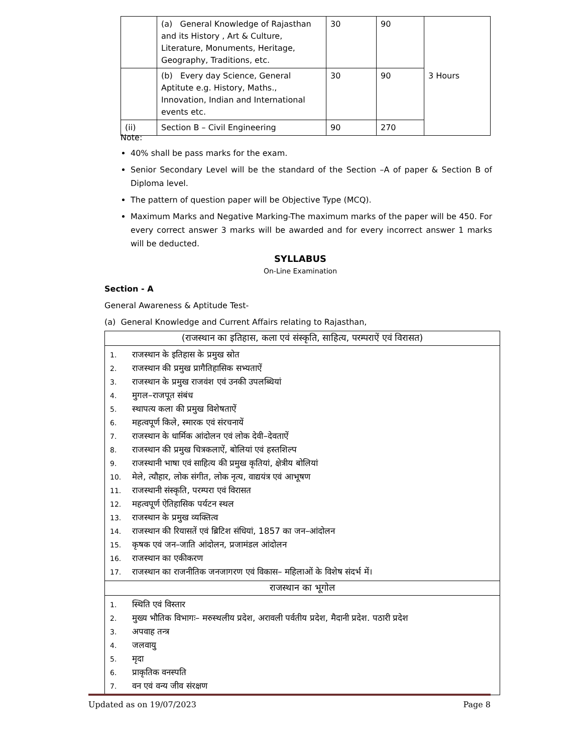| | (a) General Knowledge of Rajasthan and its History , Art & Culture, Literature, Monuments, Heritage, Geography, Traditions, etc. | 30 | 90 | 3 Hours |
| | (b) Every day Science, General Aptitute e.g. History, Maths., Innovation, Indian and International events etc. | 30 | 90 | |
| (ii) | Section B – Civil Engineering | 90 | 270 | |
Note:
40% shall be pass marks for the exam.
Senior Secondary Level will be the standard of the Section –A of paper & Section B of Diploma level.
The pattern of question paper will be Objective Type (MCQ).
Maximum Marks and Negative Marking-The maximum marks of the paper will be 450. For every correct answer 3 marks will be awarded and for every incorrect answer 1 marks will be deducted.
SYLLABUS
On-Line Examination
Section - A
General Awareness & Aptitude Test-
(a) General Knowledge and Current Affairs relating to Rajasthan,
(राजस्थान का इतिहास, कला एवं संस्कृति, साहित्य, परम्पराऐं एवं विरासत)
1. राजस्थान के इतिहास के प्रमुख स्रोत
2. राजस्थान की प्रमुख प्रागैतिहासिक सभ्यताऐं
3. राजस्थान के प्रमुख राजवंश एवं उनकी उपलब्धियां
4. मुगल–राजपूत संबंध
5. स्थापत्य कला की प्रमुख विशेषताऐं
6. महत्वपूर्ण किले, स्मारक एवं संरचनायें
7. राजस्थान के धार्मिक आंदोलन एवं लोक देवी–देवताऐं
8. राजस्थान की प्रमुख चित्रकलाऐं, बोलियां एवं हस्तशिल्प
9. राजस्थानी भाषा एवं साहित्य की प्रमुख कृतियां, क्षेत्रीय बोलियां
10. मेले, त्यौहार, लोक संगीत, लोक नृत्य, वाद्ययंत्र एवं आभूषण
11. राजस्थानी संस्कृति, परम्परा एवं विरासत
12. महत्वपूर्ण ऐतिहासिक पर्यटन स्थल
13. राजस्थान के प्रमुख व्यक्तित्व
14. राजस्थान की रियासतें एवं ब्रिटिश संधियां, 1857 का जन–आंदोलन
15. कृषक एवं जन–जाति आंदोलन, प्रजामंडल आंदोलन
16. राजस्थान का एकीकरण
17. राजस्थान का राजनीतिक जनजागरण एवं विकास– महिलाओं के विशेष संदर्भ में।
राजस्थान का भूगोल
1. स्थिति एवं विस्तार
2. मुख्य भौतिक विभागः– मरुस्थलीय प्रदेश, अरावली पर्वतीय प्रदेश, मैदानी प्रदेश. पठारी प्रदेश
3. अपवाह तन्त्र
4. जलवायु
5. मृदा
6. प्राकृतिक वनस्पति
7. वन एवं वन्य जीव संरक्षण
Updated as on 19/07/2023 Page 8